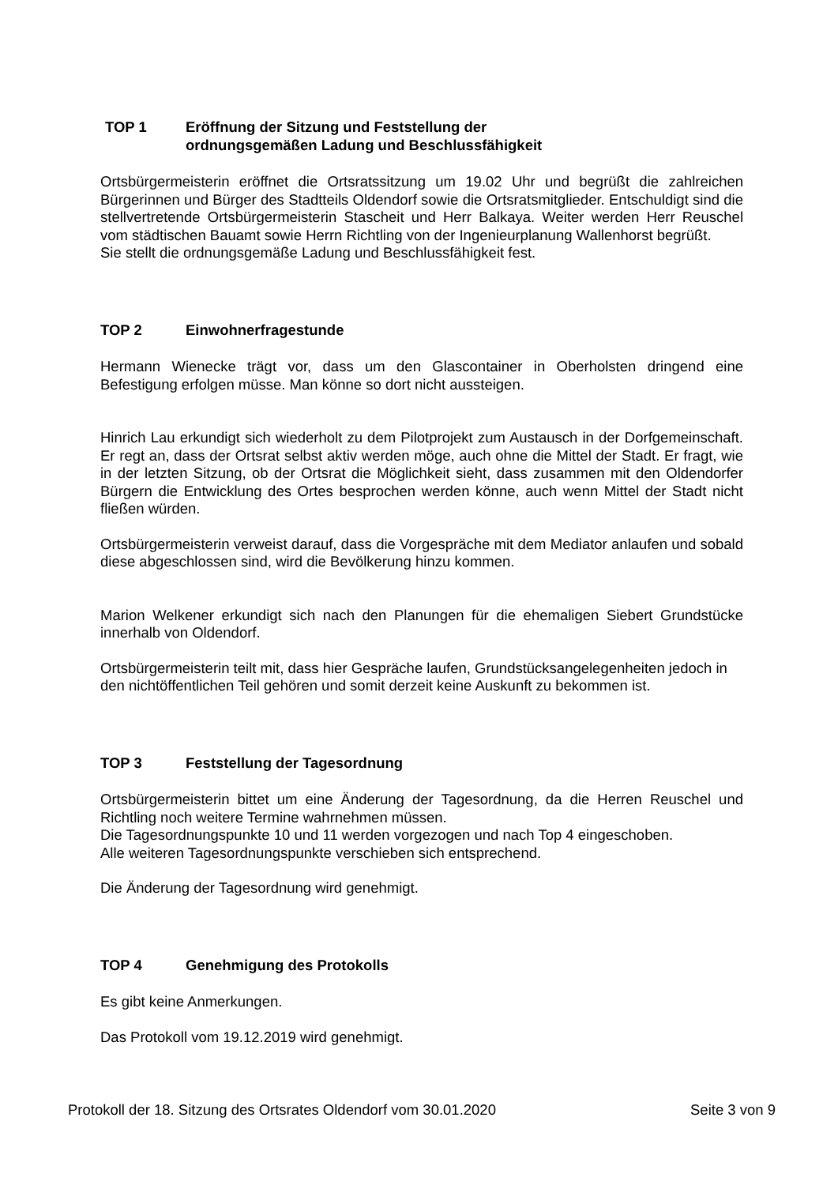TOP 1 Eröffnung der Sitzung und Feststellung der
ordnungsgemäßen Ladung und Beschlussfähigkeit
Ortsbürgermeisterin eröffnet die Ortsratssitzung um 19.02 Uhr und begrüßt die zahlreichen Bürgerinnen und Bürger des Stadtteils Oldendorf sowie die Ortsratsmitglieder. Entschuldigt sind die stellvertretende Ortsbürgermeisterin Stascheit und Herr Balkaya. Weiter werden Herr Reuschel vom städtischen Bauamt sowie Herrn Richtling von der Ingenieurplanung Wallenhorst begrüßt.
Sie stellt die ordnungsgemäße Ladung und Beschlussfähigkeit fest.
TOP 2 Einwohnerfragestunde
Hermann Wienecke trägt vor, dass um den Glascontainer in Oberholsten dringend eine Befestigung erfolgen müsse. Man könne so dort nicht aussteigen.
Hinrich Lau erkundigt sich wiederholt zu dem Pilotprojekt zum Austausch in der Dorfgemeinschaft. Er regt an, dass der Ortsrat selbst aktiv werden möge, auch ohne die Mittel der Stadt. Er fragt, wie in der letzten Sitzung, ob der Ortsrat die Möglichkeit sieht, dass zusammen mit den Oldendorfer Bürgern die Entwicklung des Ortes besprochen werden könne, auch wenn Mittel der Stadt nicht fließen würden.
Ortsbürgermeisterin verweist darauf, dass die Vorgespräche mit dem Mediator anlaufen und sobald diese abgeschlossen sind, wird die Bevölkerung hinzu kommen.
Marion Welkener erkundigt sich nach den Planungen für die ehemaligen Siebert Grundstücke innerhalb von Oldendorf.
Ortsbürgermeisterin teilt mit, dass hier Gespräche laufen, Grundstücksangelegenheiten jedoch in den nichtöffentlichen Teil gehören und somit derzeit keine Auskunft zu bekommen ist.
TOP 3 Feststellung der Tagesordnung
Ortsbürgermeisterin bittet um eine Änderung der Tagesordnung, da die Herren Reuschel und Richtling noch weitere Termine wahrnehmen müssen.
Die Tagesordnungspunkte 10 und 11 werden vorgezogen und nach Top 4 eingeschoben.
Alle weiteren Tagesordnungspunkte verschieben sich entsprechend.
Die Änderung der Tagesordnung wird genehmigt.
TOP 4 Genehmigung des Protokolls
Es gibt keine Anmerkungen.
Das Protokoll vom 19.12.2019 wird genehmigt.
Protokoll der 18. Sitzung des Ortsrates Oldendorf vom 30.01.2020 Seite 3 von 9